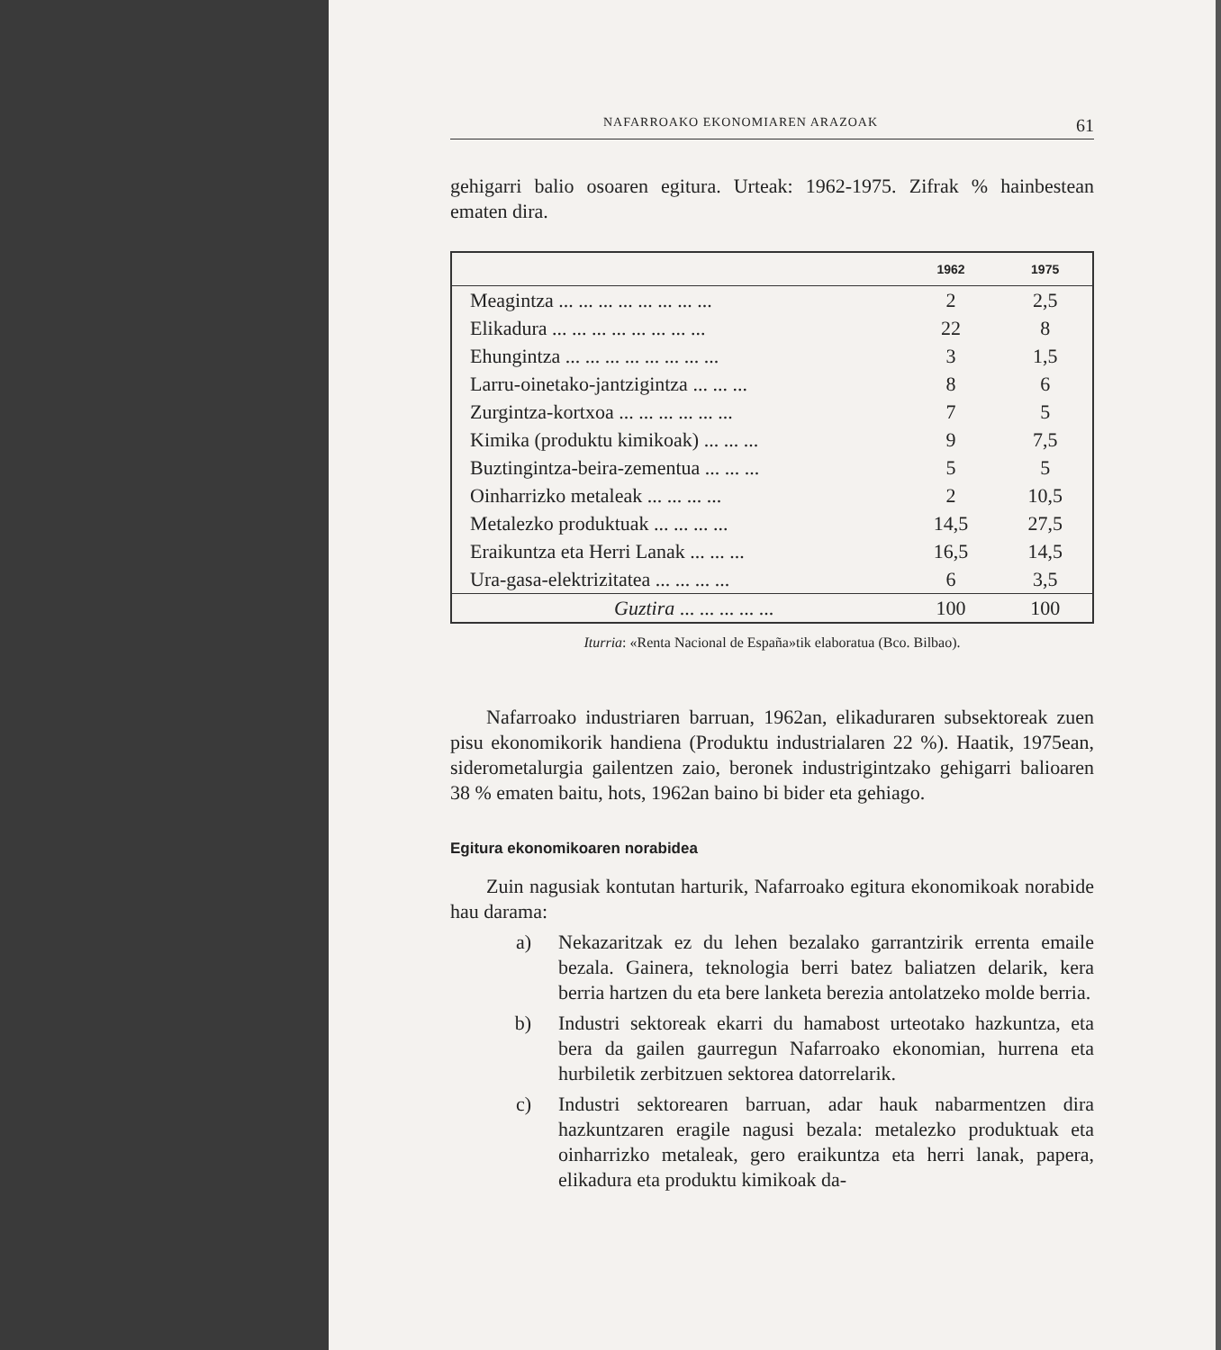NAFARROAKO EKONOMIAREN ARAZOAK 61
gehigarri balio osoaren egitura. Urteak: 1962-1975. Zifrak % hainbestean ematen dira.
| | 1962 | 1975 |
| --- | --- | --- |
| Meagintza ... ... ... ... ... ... ... ... | 2 | 2,5 |
| Elikadura ... ... ... ... ... ... ... ... | 22 | 8 |
| Ehungintza ... ... ... ... ... ... ... ... | 3 | 1,5 |
| Larru-oinetako-jantzigintza ... ... ... | 8 | 6 |
| Zurgintza-kortxoa ... ... ... ... ... ... | 7 | 5 |
| Kimika (produktu kimikoak) ... ... ... | 9 | 7,5 |
| Buztingintza-beira-zementua ... ... ... | 5 | 5 |
| Oinharrizko metaleak ... ... ... ... | 2 | 10,5 |
| Metalezko produktuak ... ... ... ... | 14,5 | 27,5 |
| Eraikuntza eta Herri Lanak ... ... ... | 16,5 | 14,5 |
| Ura-gasa-elektrizitatea ... ... ... ... | 6 | 3,5 |
| Guztira ... ... ... ... ... | 100 | 100 |
Iturria: «Renta Nacional de España»tik elaboratua (Bco. Bilbao).
Nafarroako industriaren barruan, 1962an, elikaduraren sub­sektoreak zuen pisu ekonomikorik handiena (Produktu indus­trialaren 22 %). Haatik, 1975ean, siderometalurgia gailentzen zaio, beronek industrigintzako gehigarri balioaren 38 % ematen baitu, hots, 1962an baino bi bider eta gehiago.
Egitura ekonomikoaren norabidea
Zuin nagusiak kontutan harturik, Nafarroako egitura ekono­mikoak norabide hau darama:
a) Nekazaritzak ez du lehen bezalako garrantzirik errenta emaile bezala. Gainera, teknologia berri batez baliatzen delarik, kera berria hartzen du eta bere lanketa berezia antolatzeko molde berria.
b) Industri sektoreak ekarri du hamabost urteotako hazkun­tza, eta bera da gailen gaurregun Nafarroako ekonomian, hurrena eta hurbiletik zerbitzuen sektorea datorrelarik.
c) Industri sektorearen barruan, adar hauk nabarmentzen dira hazkuntzaren eragile nagusi bezala: metalezko pro­duktuak eta oinharrizko metaleak, gero eraikuntza eta herri lanak, papera, elikadura eta produktu kimikoak da-